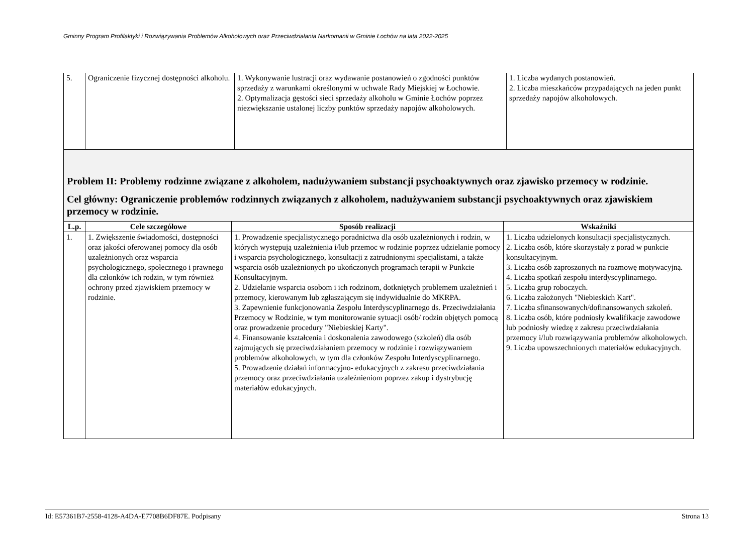Gminny Program Profilaktyki i Rozwiązywania Problemów Alkoholowych oraz Przeciwdziałania Narkomanii w Gminie Łochów na lata 2022-2025
| 5. | Ograniczenie fizycznej dostępności alkoholu. | 1. Wykonywanie lustracji oraz wydawanie postanowień o zgodności punktów sprzedaży z warunkami określonymi w uchwale Rady Miejskiej w Łochowie. 2. Optymalizacja gęstości sieci sprzedaży alkoholu w Gminie Łochów poprzez niezwiększanie ustalonej liczby punktów sprzedaży napojów alkoholowych. | 1. Liczba wydanych postanowień. 2. Liczba mieszkańców przypadających na jeden punkt sprzedaży napojów alkoholowych. |
| Problem II: Problemy rodzinne związane z alkoholem, nadużywaniem substancji psychoaktywnych oraz zjawisko przemocy w rodzinie. Cel główny: Ograniczenie problemów rodzinnych związanych z alkoholem, nadużywaniem substancji psychoaktywnych oraz zjawiskiem przemocy w rodzinie. | | | |
| L.p. | Cele szczegółowe | Sposób realizacji | Wskaźniki |
| 1. | 1. Zwiększenie świadomości, dostępności oraz jakości oferowanej pomocy dla osób uzależnionych oraz wsparcia psychologicznego, społecznego i prawnego dla członków ich rodzin, w tym również ochrony przed zjawiskiem przemocy w rodzinie. | 1. Prowadzenie specjalistycznego poradnictwa dla osób uzależnionych i rodzin, w których występują uzależnienia i/lub przemoc w rodzinie poprzez udzielanie pomocy i wsparcia psychologicznego, konsultacji z zatrudnionymi specjalistami, a także wsparcia osób uzależnionych po ukończonych programach terapii w Punkcie Konsultacyjnym. 2. Udzielanie wsparcia osobom i ich rodzinom, dotkniętych problemem uzależnień i przemocy, kierowanym lub zgłaszającym się indywidualnie do MKRPA. 3. Zapewnienie funkcjonowania Zespołu Interdyscyplinarnego ds. Przeciwdziałania Przemocy w Rodzinie, w tym monitorowanie sytuacji osób/ rodzin objętych pomocą oraz prowadzenie procedury "Niebieskiej Karty". 4. Finansowanie kształcenia i doskonalenia zawodowego (szkoleń) dla osób zajmujących się przeciwdziałaniem przemocy w rodzinie i rozwiązywaniem problemów alkoholowych, w tym dla członków Zespołu Interdyscyplinarnego. 5. Prowadzenie działań informacyjno- edukacyjnych z zakresu przeciwdziałania przemocy oraz przeciwdziałania uzależnieniom poprzez zakup i dystrybucję materiałów edukacyjnych. | 1. Liczba udzielonych konsultacji specjalistycznych. 2. Liczba osób, które skorzystały z porad w punkcie konsultacyjnym. 3. Liczba osób zaproszonych na rozmowę motywacyjną. 4. Liczba spotkań zespołu interdyscyplinarnego. 5. Liczba grup roboczych. 6. Liczba założonych "Niebieskich Kart". 7. Liczba sfinansowanych/dofinansowanych szkoleń. 8. Liczba osób, które podniosły kwalifikacje zawodowe lub podniosły wiedzę z zakresu przeciwdziałania przemocy i/lub rozwiązywania problemów alkoholowych. 9. Liczba upowszechnionych materiałów edukacyjnych. |
Id: E57361B7-2558-4128-A4DA-E7708B6DF87E. Podpisany Strona 13